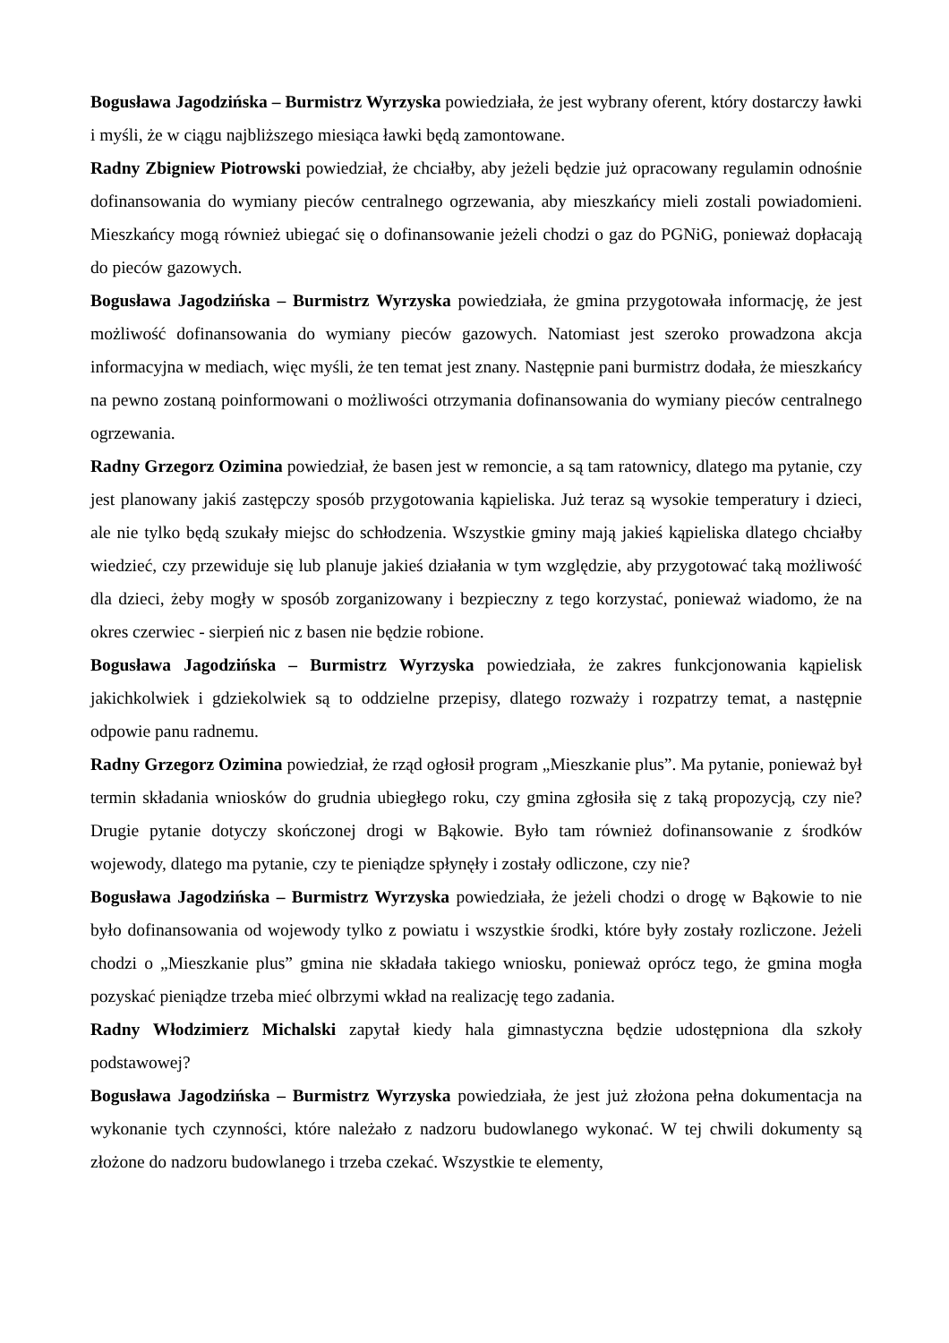Bogusława Jagodzińska – Burmistrz Wyrzyska powiedziała, że jest wybrany oferent, który dostarczy ławki i myśli, że w ciągu najbliższego miesiąca ławki będą zamontowane.
Radny Zbigniew Piotrowski powiedział, że chciałby, aby jeżeli będzie już opracowany regulamin odnośnie dofinansowania do wymiany pieców centralnego ogrzewania, aby mieszkańcy mieli zostali powiadomieni. Mieszkańcy mogą również ubiegać się o dofinansowanie jeżeli chodzi o gaz do PGNiG, ponieważ dopłacają do pieców gazowych.
Bogusława Jagodzińska – Burmistrz Wyrzyska powiedziała, że gmina przygotowała informację, że jest możliwość dofinansowania do wymiany pieców gazowych. Natomiast jest szeroko prowadzona akcja informacyjna w mediach, więc myśli, że ten temat jest znany. Następnie pani burmistrz dodała, że mieszkańcy na pewno zostaną poinformowani o możliwości otrzymania dofinansowania do wymiany pieców centralnego ogrzewania.
Radny Grzegorz Ozimina powiedział, że basen jest w remoncie, a są tam ratownicy, dlatego ma pytanie, czy jest planowany jakiś zastępczy sposób przygotowania kąpieliska. Już teraz są wysokie temperatury i dzieci, ale nie tylko będą szukały miejsc do schłodzenia. Wszystkie gminy mają jakieś kąpieliska dlatego chciałby wiedzieć, czy przewiduje się lub planuje jakieś działania w tym względzie, aby przygotować taką możliwość dla dzieci, żeby mogły w sposób zorganizowany i bezpieczny z tego korzystać, ponieważ wiadomo, że na okres czerwiec - sierpień nic z basen nie będzie robione.
Bogusława Jagodzińska – Burmistrz Wyrzyska powiedziała, że zakres funkcjonowania kąpielisk jakichkolwiek i gdziekolwiek są to oddzielne przepisy, dlatego rozważy i rozpatrzy temat, a następnie odpowie panu radnemu.
Radny Grzegorz Ozimina powiedział, że rząd ogłosił program „Mieszkanie plus”. Ma pytanie, ponieważ był termin składania wniosków do grudnia ubiegłego roku, czy gmina zgłosiła się z taką propozycją, czy nie? Drugie pytanie dotyczy skończonej drogi w Bąkowie. Było tam również dofinansowanie z środków wojewody, dlatego ma pytanie, czy te pieniądze spłynęły i zostały odliczone, czy nie?
Bogusława Jagodzińska – Burmistrz Wyrzyska powiedziała, że jeżeli chodzi o drogę w Bąkowie to nie było dofinansowania od wojewody tylko z powiatu i wszystkie środki, które były zostały rozliczone. Jeżeli chodzi o „Mieszkanie plus” gmina nie składała takiego wniosku, ponieważ oprócz tego, że gmina mogła pozyskać pieniądze trzeba mieć olbrzymi wkład na realizację tego zadania.
Radny Włodzimierz Michalski zapytał kiedy hala gimnastyczna będzie udostępniona dla szkoły podstawowej?
Bogusława Jagodzińska – Burmistrz Wyrzyska powiedziała, że jest już złożona pełna dokumentacja na wykonanie tych czynności, które należało z nadzoru budowlanego wykonać. W tej chwili dokumenty są złożone do nadzoru budowlanego i trzeba czekać. Wszystkie te elementy,